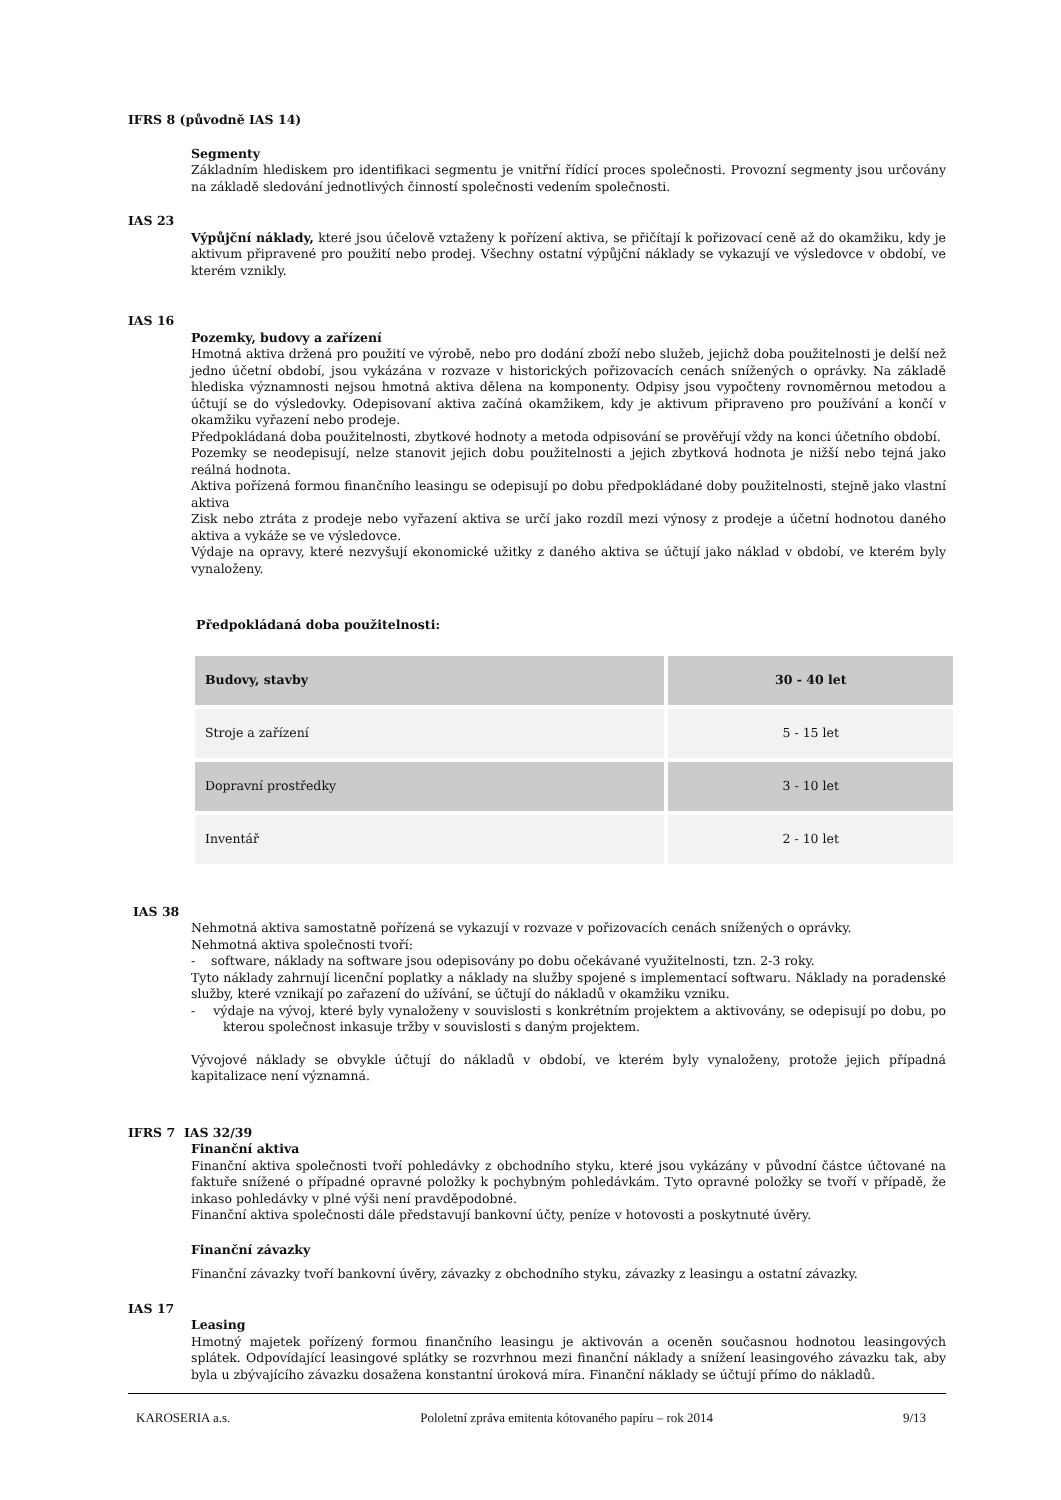IFRS 8 (původně IAS 14)
Segmenty
Základním hlediskem pro identifikaci segmentu je vnitřní řídící proces společnosti. Provozní segmenty jsou určovány na základě sledování jednotlivých činností společnosti vedením společnosti.
IAS 23
Výpůjční náklady, které jsou účelově vztaženy k pořízení aktiva, se přičítají k pořizovací ceně až do okamžiku, kdy je aktivum připravené pro použití nebo prodej. Všechny ostatní výpůjční náklady se vykazují ve výsledovce v období, ve kterém vznikly.
IAS 16
Pozemky, budovy a zařízení
Hmotná aktiva držená pro použití ve výrobě, nebo pro dodání zboží nebo služeb, jejichž doba použitelnosti je delší než jedno účetní období, jsou vykázána v rozvaze v historických pořizovacích cenách snížených o oprávky. Na základě hlediska významnosti nejsou hmotná aktiva dělena na komponenty. Odpisy jsou vypočteny rovnoměrnou metodou a účtují se do výsledovky. Odepisovaní aktiva začíná okamžikem, kdy je aktivum připraveno pro používání a končí v okamžiku vyřazení nebo prodeje.
Předpokládaná doba použitelnosti, zbytkové hodnoty a metoda odpisování se prověřují vždy na konci účetního období.
Pozemky se neodepisují, nelze stanovit jejich dobu použitelnosti a jejich zbytková hodnota je nižší nebo tejná jako reálná hodnota.
Aktiva pořízená formou finančního leasingu se odepisují po dobu předpokládané doby použitelnosti, stejně jako vlastní aktiva
Zisk nebo ztráta z prodeje nebo vyřazení aktiva se určí jako rozdíl mezi výnosy z prodeje a účetní hodnotou daného aktiva a vykáže se ve výsledovce.
Výdaje na opravy, které nezvyšují ekonomické užitky z daného aktiva se účtují jako náklad v období, ve kterém byly vynaloženy.
Předpokládaná doba použitelnosti:
| Budovy, stavby | 30 - 40 let |
| Stroje a zařízení | 5 - 15 let |
| Dopravní prostředky | 3 - 10 let |
| Inventář | 2 - 10 let |
IAS 38
Nehmotná aktiva samostatně pořízená se vykazují v rozvaze v pořizovacích cenách snížených o oprávky.
Nehmotná aktiva společnosti tvoří:
- software, náklady na software jsou odepisovány po dobu očekávané využitelnosti, tzn. 2-3 roky.
Tyto náklady zahrnují licenční poplatky a náklady na služby spojené s implementací softwaru. Náklady na poradenské služby, které vznikají po zařazení do užívání, se účtují do nákladů v okamžiku vzniku.
- výdaje na vývoj, které byly vynaloženy v souvislosti s konkrétním projektem a aktivovány, se odepisují po dobu, po kterou společnost inkasuje tržby v souvislosti s daným projektem.
Vývojové náklady se obvykle účtují do nákladů v období, ve kterém byly vynaloženy, protože jejich případná kapitalizace není významná.
IFRS 7 IAS 32/39
Finanční aktiva
Finanční aktiva společnosti tvoří pohledávky z obchodního styku, které jsou vykázány v původní částce účtované na faktuře snížené o případné opravné položky k pochybným pohledávkám. Tyto opravné položky se tvoří v případě, že inkaso pohledávky v plné výši není pravděpodobné.
Finanční aktiva společnosti dále představují bankovní účty, peníze v hotovosti a poskytnuté úvěry.
Finanční závazky
Finanční závazky tvoří bankovní úvěry, závazky z obchodního styku, závazky z leasingu a ostatní závazky.
IAS 17
Leasing
Hmotný majetek pořízený formou finančního leasingu je aktivován a oceněn současnou hodnotou leasingových splátek. Odpovídající leasingové splátky se rozvrhnou mezi finanční náklady a snížení leasingového závazku tak, aby byla u zbývajícího závazku dosažena konstantní úroková míra. Finanční náklady se účtují přímo do nákladů.
KAROSERIA a.s. Pololetní zpráva emitenta kótovaného papíru – rok 2014 9/13